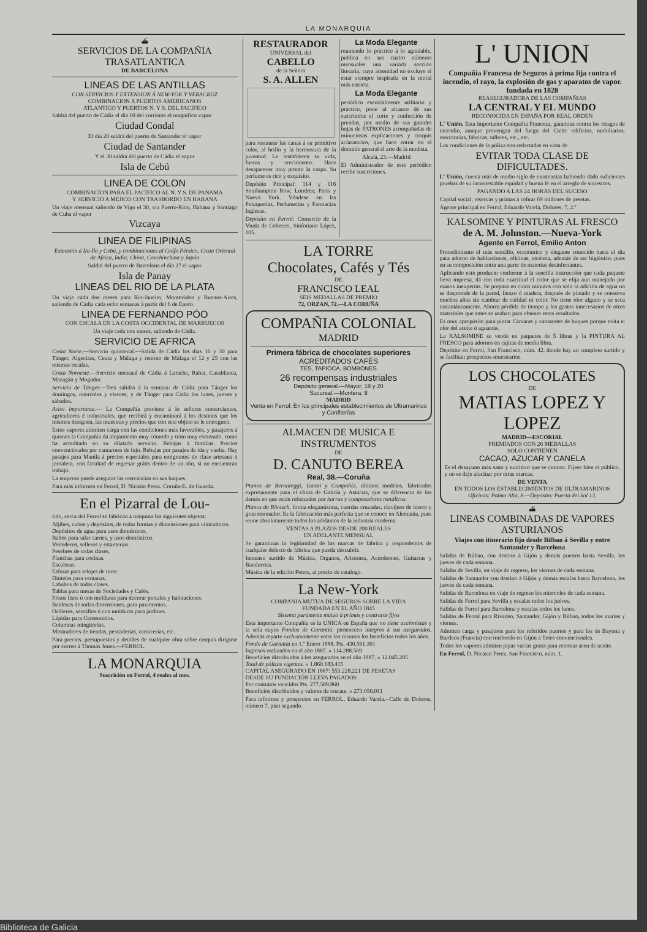LA MONARQUIA
⛴
SERVICIOS DE LA COMPAÑIA TRASATLANTICA
DE BARCELONA
LINEAS DE LAS ANTILLAS
CON SERVICIOS Y EXTENSION Á NEW-YOK Y VERACRUZ
COMBINACION A PUERTOS AMERICANOS
ATLANTICO Y PUERTOS N. Y S. DEL PACIFICO
Saldrá del puerto de Cádiz el dia 10 del corriente el magnífico vapor
Ciudad Condal
El día 20 saldrá del puerto de Santander el vapor
Ciudad de Santander
Y el 30 saldrá del puerto de Cádiz el vapor
Isla de Cebú
LINEA DE COLON
COMBINACION PARA EL PACIFICO AL N. Y S. DE PANAMA
Y SERVICIO A MEJICO CON TRASBORDO EN HABANA
Un viaje mensual saliendo de Vigo el 30, vía Puerto-Rico, Habana y Santiago de Cuba el vapor
Vizcaya
LINEA DE FILIPINAS
Extensión á Ilo-Ilo y Cebú, y combinaciones al Golfo Pérsico, Costa Oriental de Africa, India, China, Conchinchina y Japón
Saldrá del puerto de Barcelona el día 27 el vapor
Isla de Panay
LINEAS DEL RIO DE LA PLATA
Un viaje cada dos meses para Rio-Janeiro, Montevideo y Buenos-Aires, saliendo de Cádiz cada ocho semanas á partir del 6 de Enero.
LINEA DE FERNANDO PÓO
CON ESCALA EN LA COSTA OCCIDENTAL DE MARRUECOS
Un viaje cada tres meses, saliendo de Cádiz.
SERVICIO DE AFRICA
Costa Norte.—Servicio quincenal.—Salida de Cádiz los días 16 y 30 para Tánger, Algeciras, Ceuta y Málaga y retorno de Málaga el 12 y 25 con las mismas escalas.
Costa Noroeste.—Servicio mensual de Cádiz á Larache, Rabat, Casablanca, Mazagán y Mogador.
Servicio de Tánger.—Tres salidas á la semana: de Cádiz para Tánger los domingos, miercoles y viernes; y de Tánger para Cádiz los lunes, jueves y sábados.
Aviso importante.— La Compañía previene á lo señores comerciantes, agricultores é industriales, que recibirá y encaminará á los destinos que los mismos designen, las muestras y precios que con este objeto se le entreguen.
Estos vapores admiten carga con las condiciones más favorables, y pasajeros á quienes la Compañía dá alojamiento muy cómodo y trato muy esmerado, como ha acreditado en su dilatado servicio. Rebajas á familias. Precios convencionales por camarotes de lujo. Rebajas por pasajes de ida y vuelta. Hay pasajes para Manila á precios especiales para emigrantes de clase artesana ó jornalera, con facultad de regresar grátis dentro de un año, si no encuentran trabajo.
La empresa puede asegurar las mercancías en sus buques.
Para más informes en Ferrol, D. Nicasio Perez. Coruña-E. da Guarda.
En el Pizarral de Lou-
rido, cerca del Ferrol se fabrican á máquina los siguientes objetos:
Aljibes, cubos y depósitos, de todas formas y dimensiones para vinicultores.
Depósitos de agua para usos domésticos.
Baños para salar carnes, y usos domésticos.
Vertederos, selleros y estanterías.
Pesebres de todas clases.
Planchas para cocinas.
Escaleras.
Esferas para relojes de torre.
Dinteles para ventanas.
Lababos de todas clases.
Tablas para mesas de Sociedades y Cafés.
Frisos lisos ó con molduras para decorar portales y habitaciones.
Baldosas de todas dimensiones, para pavimentos.
Orilleros, sencillos ó con molduras para jardines.
Lápidas para Cementerios.
Columnas mingitorias.
Mostradores de tiendas, pescaderías, carnicerías, etc.
Para precios, presupuestos y detalles de cualquier obra sobre croquis dirigirse por correo á Thomás Jones.—FERROL.
LA MONARQUIA
Suscrición en Ferrol, 4 reales al mes.
RESTAURADOR
UNIVERSAL del
CABELLO
de la Señora
S. A. ALLEN
para restaurar las canas á su primitivo color, al brillo y la hermosura de la juventud. Le restablecen su vida, fuerza y crecimiento. Hace desaparecer muy pronto la caspa. Su perfume es rico y exquisito.
Depósito Principal: 114 y 116 Southampton Row, Londres; Paris y Nueva York. Véndese en las Peluquerías, Perfumerías y Farmacias Inglesas.
Depósito en Ferrol: Comercio de la Viuda de Cebreiro, Sinforiano López, 105.
La Moda Elegante
reuniendo lo práctico á lo agradable, publica en sus cuatro números mensuales una variada sección literaria, cuya amenidad no excluye el estar siempre inspirada en la moral más estricta.
La Moda Elegante
periódico esencialmente utilitario y práctico, pone al alcance de sus suscritoras el corte y confección de prendas, por medio de sus grandes hojas de PATRONES acompañadas de minuciosas explicaciones y croquis aclaratorios, que hace entrar en el dominio general el arte de la modista.
Alcalá, 23.—Madrid
El Administrador de este periódico recibe suscriciones.
LA TORRE
Chocolates, Cafés y Tés
DE
FRANCISCO LEAL
SEIS MEDALLAS DE PREMIO
72, ORZAN, 72.—LA CORUÑA
COMPAÑIA COLONIAL
MADRID
Primera fábrica de chocolates superiores
ACREDITADOS CAFÉS
TES, TAPIOCA, BOMBONES
26 recompensas industriales
Depósito general.—Mayor, 18 y 20
Sucursal.—Montera, 8
MADRID
Venta en Ferrol: En los principales establecimientos de Ultramarinos y Confiterías
ALMACEN DE MUSICA E INSTRUMENTOS
DE
D. CANUTO BEREA
Real, 38.—Coruña
Pianos de Bernareggi, Gassó y Compañía, últimos modelos, fabricados expresamente para el clima de Galicia y Astúrias, que se diferencia de los demás en que están reforzados por barras y compesadores metálicos.
Pianos de Rönisch, forma elegantísima, cuerdas cruzadas, clavijero de hierro y gran resonador. Es la fabricación más perfecta que se conoce en Alemania, pues reune absolutamente todos los adelantos de la industria moderna.
VENTAS A PLAZOS DESDE 200 REALES
EN ADELANTE MENSUAL
Se garantizan la legitimidad de las marcas de fábrica y respondemos de cualquier defecto de fábrica que pueda descubrir.
Inmenso surtido de Música, Organos, Aristones, Acordeones, Guitarras y Bandurrias.
Música de la edición Peters, al precio de catálogo.
La New-York
COMPANIA MUTUA DE SEGUROS SOBRE LA VIDA
FUNDADA EN EL AÑO 1845
Sistema puramente mútuo á primas y contratos fijos
Esta importante Compañía es la UNICA en España que no tiene accionistas y la sola cuyos Fondos de Garantía, pertenecen íntegros á sus asegurados. Además reparte exclusivamente entre los mismos los beneficios todos los años.
Fondo de Garantía en 1.º Enero 1888. Pts. 430.561.301
Ingresos realizados en el año 1887. » 114.288.569
Beneficios distribuidos á los asegurados en el año 1887. » 12.045.285
Total de pólizas vigentes. » 1.860.183.415
CAPITAL ASEGURADO EN 1887: 553.228.221 DE PESETAS
DESDE SU FUNDACIÓN LLEVA PAGADOS
Por contratos vencidos Pts. 277.589.860
Beneficios distribuidos y valores de rescate. » 273.050.011
Para informes y prospectos en FERROL, Eduardo Varela,--Calle de Dolores, número 7, piso segundo.
L' UNION
Compañia Francesa de Seguros á prima fija contra el incendio, el rayo, la explosión de gas y aparatos de vapor. fundada en 1828
REASEGURADORA DE LAS COMPAÑIAS
LA CENTRAL Y EL MUNDO
RECONOCIDA EN ESPAÑA POR REAL ORDEN
L' Unión. Esta importante Compañía Francesa, garantiza contra los riesgos de incendio, aunque provengan del fuego del Cielo: edificios, mobiliarios, mercancías, fábricas, talleres, etc., etc.
Las condiciones de la póliza son redactadas en vista de
EVITAR TODA CLASE DE DIFICULTADES.
L' Unión, cuenta más de medio siglo de existencias habiendo dado suficientes pruebas de su incontestable equidad y buena fé en el arreglo de siniestros.
PAGANDO A LAS 24 HORAS DEL SUCESO
Capital social, reservas y primas á cobrar 69 millones de pesetas.
Agente principal en Ferrol, Eduardo Varela, Dolores, 7, 2.º
KALSOMINE Y PINTURAS AL FRESCO
de A. M. Johnston.—Nueva-York
Agente en Ferrol, Emilio Anton
Procedimiento el más sencillo, económico y elegante conocido hasta el día para adorno de habitaciones, oficinas, etcétera, además de ser higiénico, pues en su composición entra una parte de materias desinfectantes.
Aplicando este producto conforme á la sencilla instrucción que cada paquete lleva impresa, dá con toda exactitud el color que se elija aun manejado por manos inexpertas. Se prepara en cinco minutos con solo la adición de agua no se desprende de la pared, lienzo ó madera, después de pintado y se conserva muchos años sin cambiar de calidad ni color. No tiene olor alguno y se seca instantáneamente. Ahorra pérdida de tiempo y los gastos innecesarios de otros materiales que antes se usaban para obtener estos resultados.
Es muy apropósito para pintar Cámaras y camarotes de buques porque evita el olor del aceite ó aguarrás.
La KALSOMINE se vende en paquetes de 5 libras y la PINTURA AL FRESCO para adornos en cajitas de media libra.
Depósito en Ferrol, San Francisco, núm. 42, donde hay un completo surtido y se facilitan prospectos-muestrarios.
LOS CHOCOLATES
DE
MATIAS LOPEZ Y LOPEZ
MADRID—ESCORIAL
PREMIADOS CON 26 MEDALLAS
SOLO CONTIENEN
CACAO, AZUCAR Y CANELA
Es el desayuno más sano y nutritivo que se conoce. Fíjese bien el público, y no se deje alucinar por otras marcas.
DE VENTA
EN TODOS LOS ESTABLECIMIENTOS DE ULTRAMARINOS
Oficinas: Palma Alta, 8.—Depósito: Puerta del Sol 13,
⛴
LINEAS COMBINADAS DE VAPORES ASTURIANOS
Viajes con itinerario fijo desde Bilbao á Sevilla y entre Santander y Barcelona
Salidas de Bilbao, con destino á Gijón y demás puertos hasta Sevilla, los jueves de cada semana.
Salidas de Sevilla, en viaje de regreso, los viernes de cada semana.
Salidas de Santander con destino á Gijón y demás escalas hasta Barcelona, los jueves de cada semana.
Salidas de Barcelona en viaje de regreso los miercoles de cada semana.
Salidas de Ferrol para Sevilla y escalas todos los juéves.
Salidas de Ferrol para Barcelona y escalas todos los lunes.
Salidas de Ferrol para Rivadeo, Santander, Gijón y Bilbao, todos los martes y viernes.
Admiten carga y pasajeros para los referidos puertos y para los de Bayona y Burdeos (Francia) con trasbordo en Gijón á fletes convencionales.
Todos los vapores admiten pipas vacías gratis para retornar asen de aceite.
En Ferrol, D. Nicasio Perez, San Francisco, núm. 1.
Biblioteca de Galicia